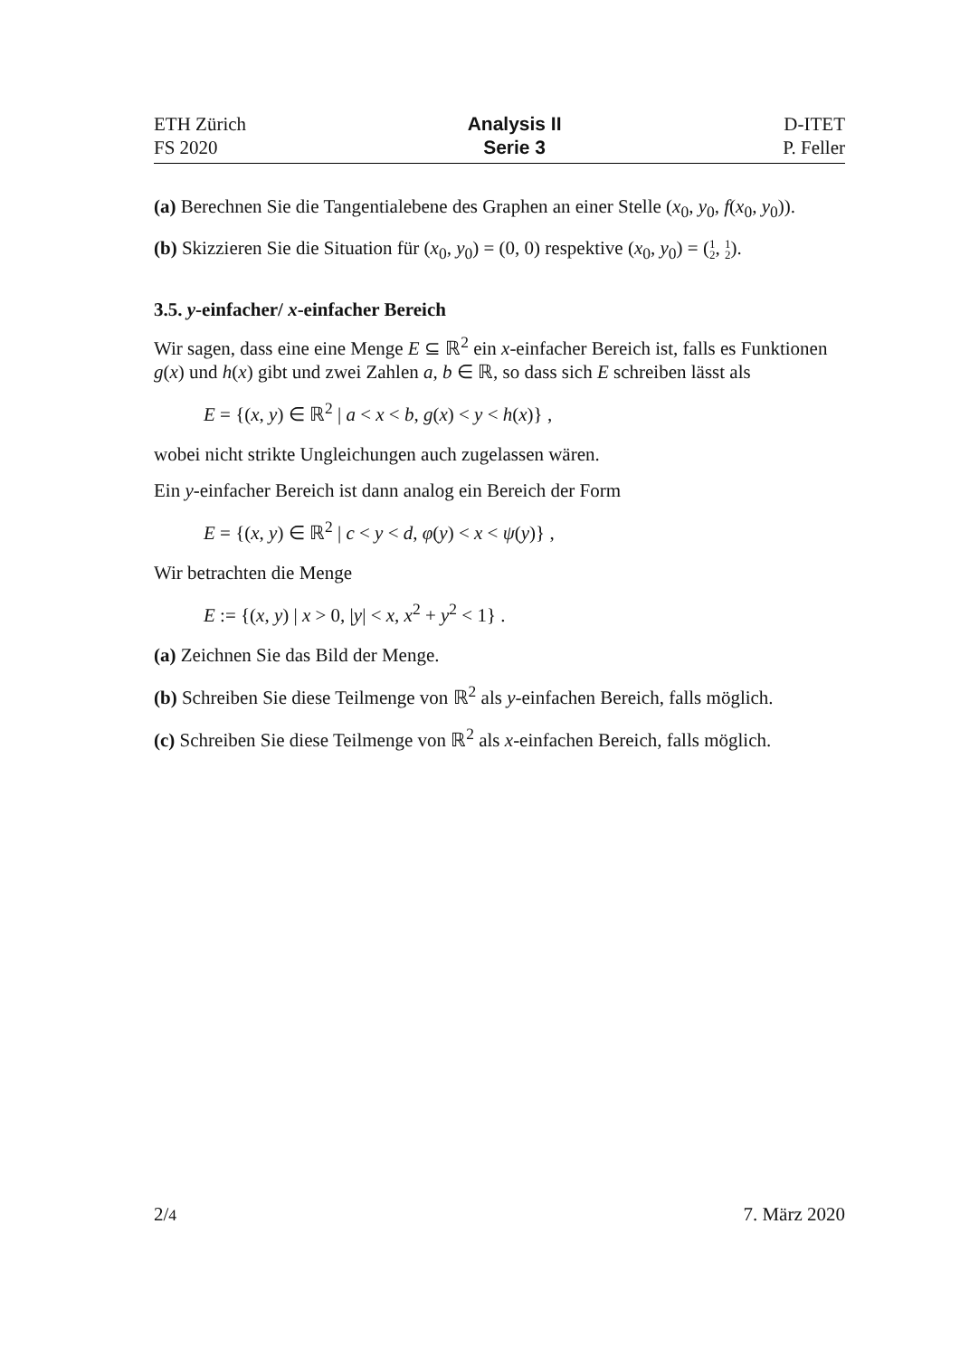ETH Zürich
FS 2020
Analysis II
Serie 3
D-ITET
P. Feller
(a) Berechnen Sie die Tangentialebene des Graphen an einer Stelle (x<sub>0</sub>, y<sub>0</sub>, f(x<sub>0</sub>, y<sub>0</sub>)).
(b) Skizzieren Sie die Situation für (x<sub>0</sub>, y<sub>0</sub>) = (0, 0) respektive (x<sub>0</sub>, y<sub>0</sub>) = (1
2, 1
2).
3.5. y-einfacher/ x-einfacher Bereich
Wir sagen, dass eine eine Menge E ⊆ ℝ<sup>2</sup> ein x-einfacher Bereich ist, falls es Funktionen g(x) und h(x) gibt und zwei Zahlen a, b ∈ ℝ, so dass sich E schreiben lässt als
E = {(x, y) ∈ ℝ<sup>2</sup> | a < x < b, g(x) < y < h(x)} ,
wobei nicht strikte Ungleichungen auch zugelassen wären.
Ein y-einfacher Bereich ist dann analog ein Bereich der Form
E = {(x, y) ∈ ℝ<sup>2</sup> | c < y < d, φ(y) < x < ψ(y)} ,
Wir betrachten die Menge
E := {(x, y) | x > 0, |y| < x, x<sup>2</sup> + y<sup>2</sup> < 1} .
(a) Zeichnen Sie das Bild der Menge.
(b) Schreiben Sie diese Teilmenge von ℝ<sup>2</sup> als y-einfachen Bereich, falls möglich.
(c) Schreiben Sie diese Teilmenge von ℝ<sup>2</sup> als x-einfachen Bereich, falls möglich.
2/4
7. März 2020